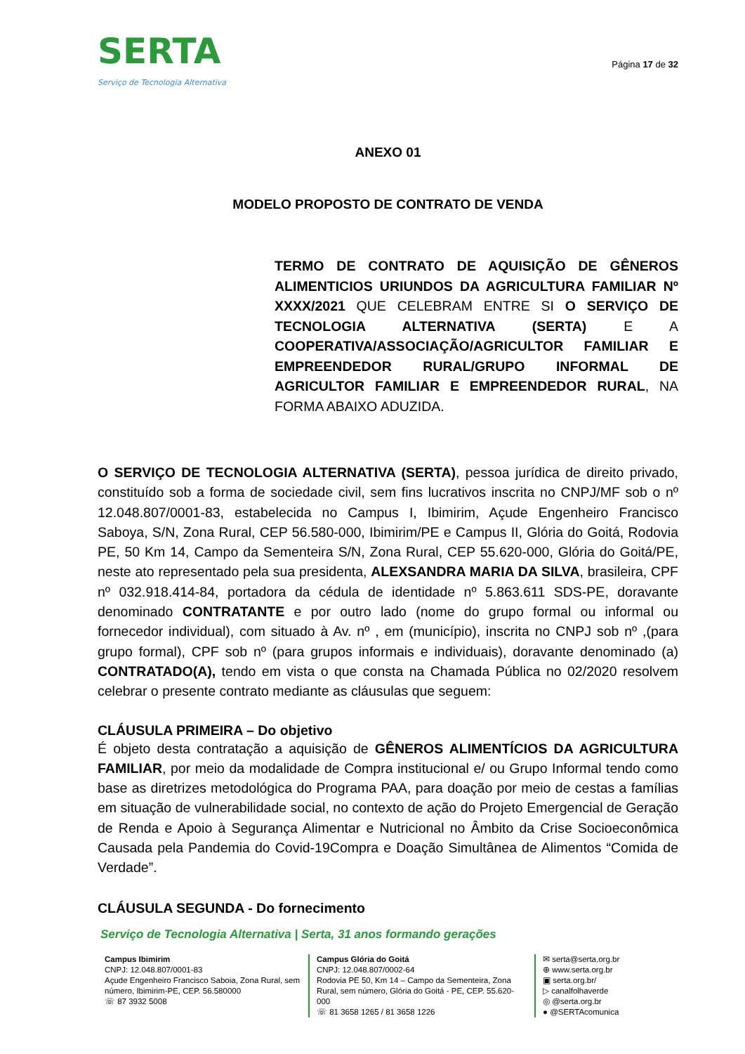SERTA
Serviço de Tecnologia Alternativa
Página 17 de 32
ANEXO 01
MODELO PROPOSTO DE CONTRATO DE VENDA
TERMO DE CONTRATO DE AQUISIÇÃO DE GÊNEROS ALIMENTICIOS URIUNDOS DA AGRICULTURA FAMILIAR Nº XXXX/2021 QUE CELEBRAM ENTRE SI O SERVIÇO DE TECNOLOGIA ALTERNATIVA (SERTA) E A COOPERATIVA/ASSOCIAÇÃO/AGRICULTOR FAMILIAR E EMPREENDEDOR RURAL/GRUPO INFORMAL DE AGRICULTOR FAMILIAR E EMPREENDEDOR RURAL, NA FORMA ABAIXO ADUZIDA.
O SERVIÇO DE TECNOLOGIA ALTERNATIVA (SERTA), pessoa jurídica de direito privado, constituído sob a forma de sociedade civil, sem fins lucrativos inscrita no CNPJ/MF sob o nº 12.048.807/0001-83, estabelecida no Campus I, Ibimirim, Açude Engenheiro Francisco Saboya, S/N, Zona Rural, CEP 56.580-000, Ibimirim/PE e Campus II, Glória do Goitá, Rodovia PE, 50 Km 14, Campo da Sementeira S/N, Zona Rural, CEP 55.620-000, Glória do Goitá/PE, neste ato representado pela sua presidenta, ALEXSANDRA MARIA DA SILVA, brasileira, CPF nº 032.918.414-84, portadora da cédula de identidade nº 5.863.611 SDS-PE, doravante denominado CONTRATANTE e por outro lado (nome do grupo formal ou informal ou fornecedor individual), com situado à Av. nº , em (município), inscrita no CNPJ sob nº ,(para grupo formal), CPF sob nº (para grupos informais e individuais), doravante denominado (a) CONTRATADO(A), tendo em vista o que consta na Chamada Pública no 02/2020 resolvem celebrar o presente contrato mediante as cláusulas que seguem:
CLÁUSULA PRIMEIRA – Do objetivo
É objeto desta contratação a aquisição de GÊNEROS ALIMENTÍCIOS DA AGRICULTURA FAMILIAR, por meio da modalidade de Compra institucional e/ ou Grupo Informal tendo como base as diretrizes metodológica do Programa PAA, para doação por meio de cestas a famílias em situação de vulnerabilidade social, no contexto de ação do Projeto Emergencial de Geração de Renda e Apoio à Segurança Alimentar e Nutricional no Âmbito da Crise Socioeconômica Causada pela Pandemia do Covid-19Compra e Doação Simultânea de Alimentos “Comida de Verdade”.
CLÁUSULA SEGUNDA - Do fornecimento
Serviço de Tecnologia Alternativa | Serta, 31 anos formando gerações
Campus Ibimirim
CNPJ: 12.048.807/0001-83
Açude Engenheiro Francisco Saboia, Zona Rural, sem número, Ibimirim-PE, CEP. 56.580000
☏ 87 3932 5008
Campus Glória do Goitá
CNPJ: 12.048.807/0002-64
Rodovia PE 50, Km 14 – Campo da Sementeira, Zona Rural, sem número, Glória do Goitá - PE, CEP. 55.620-000
☏ 81 3658 1265 / 81 3658 1226
✉ serta@serta.org.br
⊕ www.serta.org.br
▣ serta.org.br/
▷ canalfolhaverde
◎ @serta.org.br
● @SERTAcomunica